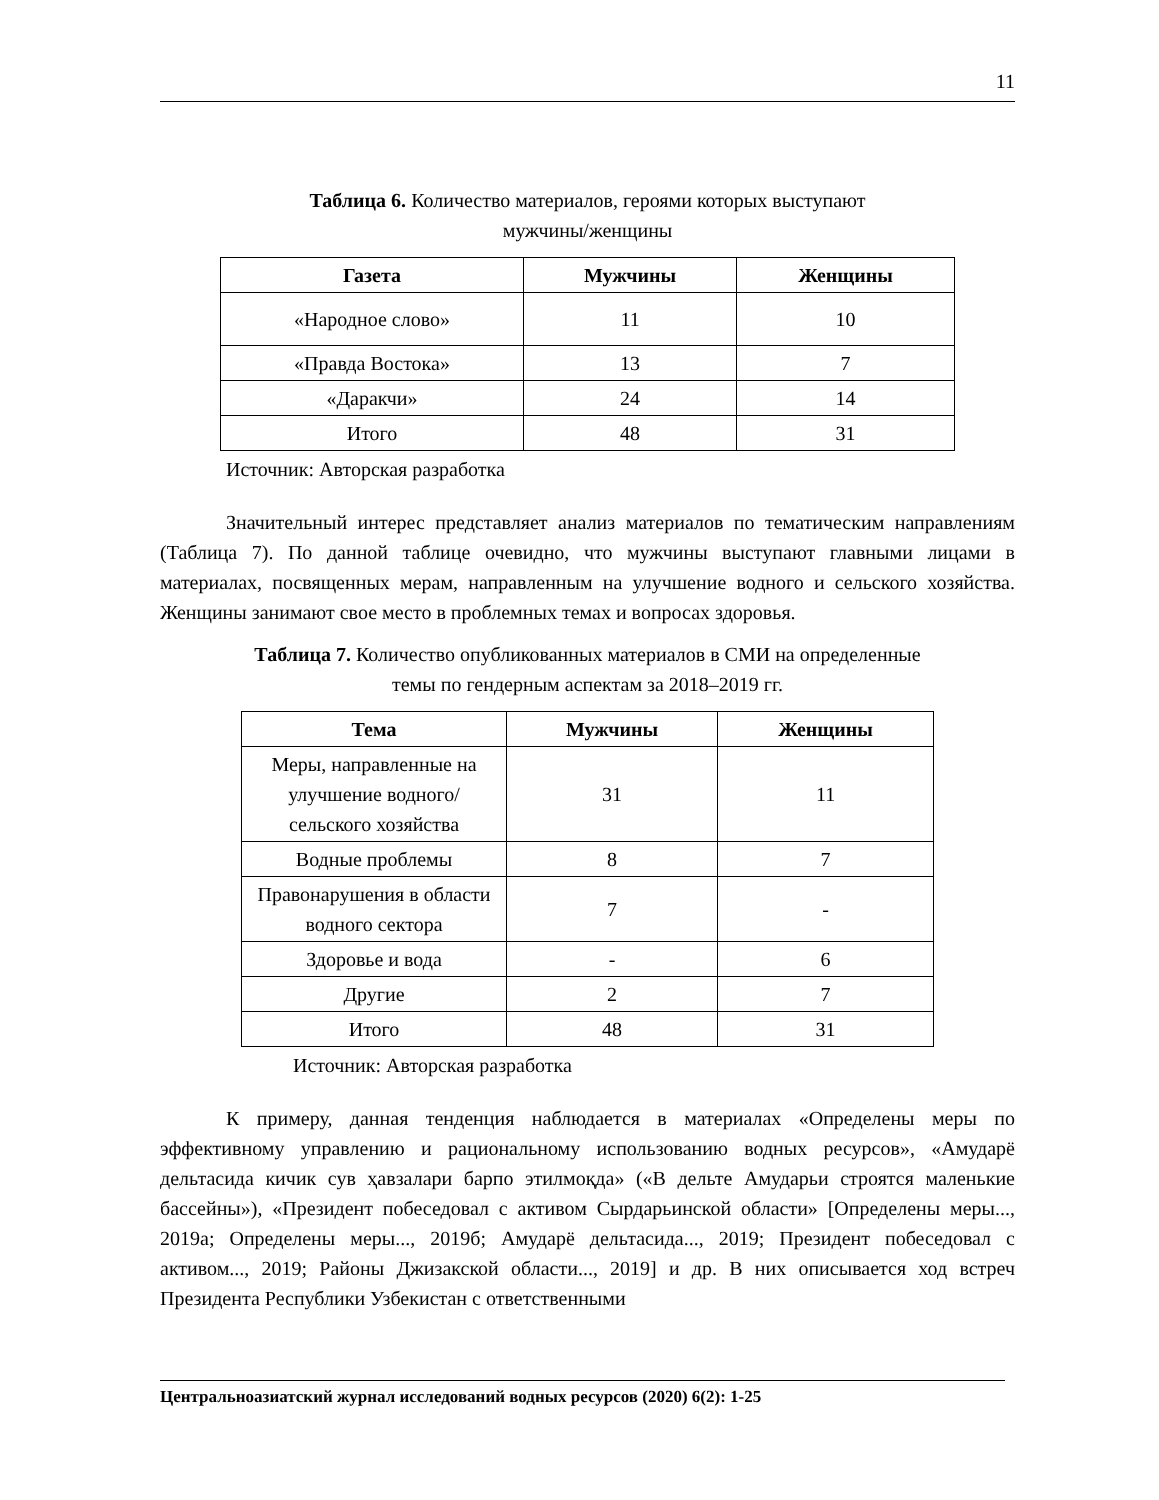11
Таблица 6. Количество материалов, героями которых выступают
мужчины/женщины
| Газета | Мужчины | Женщины |
| --- | --- | --- |
| «Народное слово» | 11 | 10 |
| «Правда Востока» | 13 | 7 |
| «Даракчи» | 24 | 14 |
| Итого | 48 | 31 |
Источник: Авторская разработка
Значительный интерес представляет анализ материалов по тематическим направлениям (Таблица 7). По данной таблице очевидно, что мужчины выступают главными лицами в материалах, посвященных мерам, направленным на улучшение водного и сельского хозяйства. Женщины занимают свое место в проблемных темах и вопросах здоровья.
Таблица 7. Количество опубликованных материалов в СМИ на определенные
темы по гендерным аспектам за 2018–2019 гг.
| Тема | Мужчины | Женщины |
| --- | --- | --- |
| Меры, направленные на улучшение водного/сельского хозяйства | 31 | 11 |
| Водные проблемы | 8 | 7 |
| Правонарушения в области водного сектора | 7 | - |
| Здоровье и вода | - | 6 |
| Другие | 2 | 7 |
| Итого | 48 | 31 |
Источник: Авторская разработка
К примеру, данная тенденция наблюдается в материалах «Определены меры по эффективному управлению и рациональному использованию водных ресурсов», «Амударё дельтасида кичик сув ҳавзалари барпо этилмоқда» («В дельте Амударьи строятся маленькие бассейны»), «Президент побеседовал с активом Сырдарьинской области» [Определены меры..., 2019а; Определены меры..., 2019б; Амударё дельтасида..., 2019; Президент побеседовал с активом..., 2019; Районы Джизакской области..., 2019] и др. В них описывается ход встреч Президента Республики Узбекистан с ответственными
Центральноазиатский журнал исследований водных ресурсов (2020) 6(2): 1-25